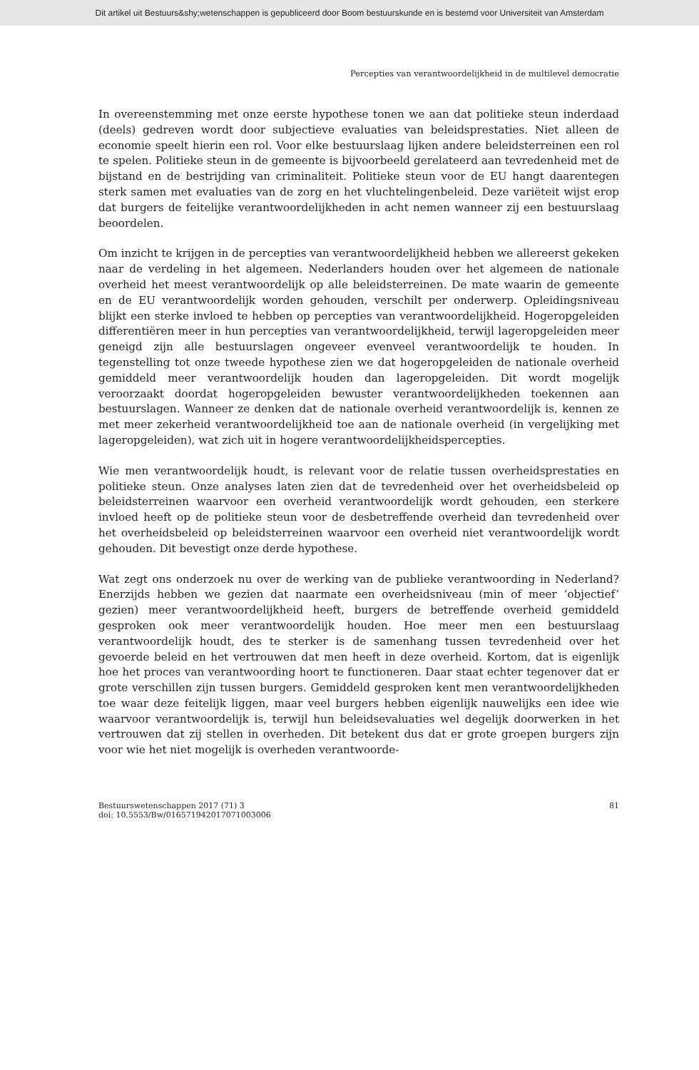Dit artikel uit Bestuurs&shy;wetenschappen is gepubliceerd door Boom bestuurskunde en is bestemd voor Universiteit van Amsterdam
Percepties van verantwoordelijkheid in de multilevel democratie
In overeenstemming met onze eerste hypothese tonen we aan dat politieke steun inderdaad (deels) gedreven wordt door subjectieve evaluaties van beleidsprestaties. Niet alleen de economie speelt hierin een rol. Voor elke bestuurslaag lijken andere beleidsterreinen een rol te spelen. Politieke steun in de gemeente is bijvoorbeeld gerelateerd aan tevredenheid met de bijstand en de bestrijding van criminaliteit. Politieke steun voor de EU hangt daarentegen sterk samen met evaluaties van de zorg en het vluchtelingenbeleid. Deze variëteit wijst erop dat burgers de feitelijke verantwoordelijkheden in acht nemen wanneer zij een bestuurslaag beoordelen.
Om inzicht te krijgen in de percepties van verantwoordelijkheid hebben we allereerst gekeken naar de verdeling in het algemeen. Nederlanders houden over het algemeen de nationale overheid het meest verantwoordelijk op alle beleidsterreinen. De mate waarin de gemeente en de EU verantwoordelijk worden gehouden, verschilt per onderwerp. Opleidingsniveau blijkt een sterke invloed te hebben op percepties van verantwoordelijkheid. Hogeropgeleiden differentiëren meer in hun percepties van verantwoordelijkheid, terwijl lageropgeleiden meer geneigd zijn alle bestuurslagen ongeveer evenveel verantwoordelijk te houden. In tegenstelling tot onze tweede hypothese zien we dat hogeropgeleiden de nationale overheid gemiddeld meer verantwoordelijk houden dan lageropgeleiden. Dit wordt mogelijk veroorzaakt doordat hogeropgeleiden bewuster verantwoordelijkheden toekennen aan bestuurslagen. Wanneer ze denken dat de nationale overheid verantwoordelijk is, kennen ze met meer zekerheid verantwoordelijkheid toe aan de nationale overheid (in vergelijking met lageropgeleiden), wat zich uit in hogere verantwoordelijkheidspercepties.
Wie men verantwoordelijk houdt, is relevant voor de relatie tussen overheidsprestaties en politieke steun. Onze analyses laten zien dat de tevredenheid over het overheidsbeleid op beleidsterreinen waarvoor een overheid verantwoordelijk wordt gehouden, een sterkere invloed heeft op de politieke steun voor de desbetreffende overheid dan tevredenheid over het overheidsbeleid op beleidsterreinen waarvoor een overheid niet verantwoordelijk wordt gehouden. Dit bevestigt onze derde hypothese.
Wat zegt ons onderzoek nu over de werking van de publieke verantwoording in Nederland? Enerzijds hebben we gezien dat naarmate een overheidsniveau (min of meer ‘objectief’ gezien) meer verantwoordelijkheid heeft, burgers de betreffende overheid gemiddeld gesproken ook meer verantwoordelijk houden. Hoe meer men een bestuurslaag verantwoordelijk houdt, des te sterker is de samenhang tussen tevredenheid over het gevoerde beleid en het vertrouwen dat men heeft in deze overheid. Kortom, dat is eigenlijk hoe het proces van verantwoording hoort te functioneren. Daar staat echter tegenover dat er grote verschillen zijn tussen burgers. Gemiddeld gesproken kent men verantwoordelijkheden toe waar deze feitelijk liggen, maar veel burgers hebben eigenlijk nauwelijks een idee wie waarvoor verantwoordelijk is, terwijl hun beleidsevaluaties wel degelijk doorwerken in het vertrouwen dat zij stellen in overheden. Dit betekent dus dat er grote groepen burgers zijn voor wie het niet mogelijk is overheden verantwoorde-
Bestuurswetenschappen 2017 (71) 3
doi: 10.5553/Bw/016571942017071003006
81